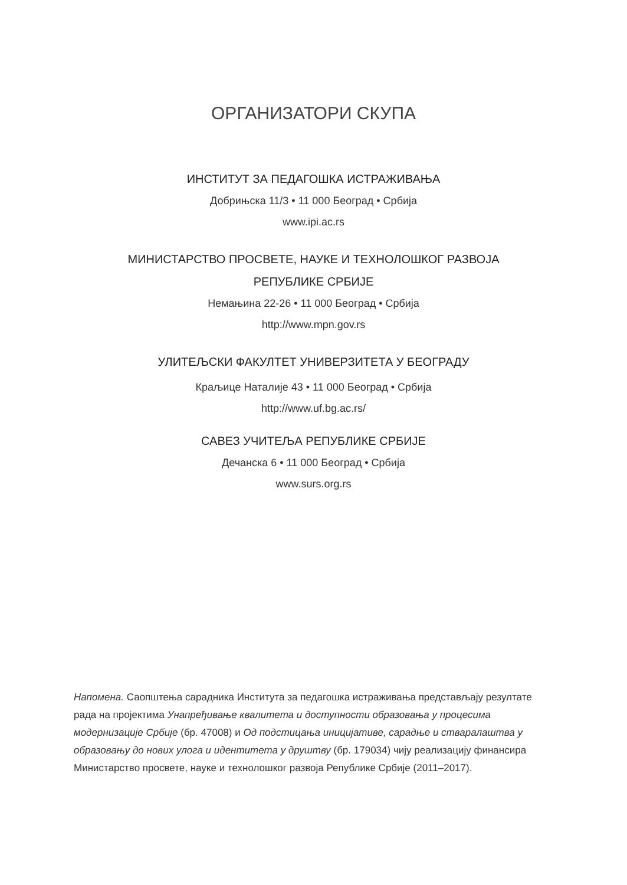ОРГАНИЗАТОРИ СКУПА
ИНСТИТУТ ЗА ПЕДАГОШКА ИСТРАЖИВАЊА
Добрињска 11/3 • 11 000 Београд • Србија
www.ipi.ac.rs
МИНИСТАРСТВО ПРОСВЕТЕ, НАУКЕ И ТЕХНОЛОШКОГ РАЗВОЈА
РЕПУБЛИКЕ СРБИЈЕ
Немањина 22-26 • 11 000 Београд • Србија
http://www.mpn.gov.rs
УЛИТЕЉСКИ ФАКУЛТЕТ УНИВЕРЗИТЕТА У БЕОГРАДУ
Краљице Наталије 43 • 11 000 Београд • Србија
http://www.uf.bg.ac.rs/
САВЕЗ УЧИТЕЉА РЕПУБЛИКЕ СРБИЈЕ
Дечанска 6 • 11 000 Београд • Србија
www.surs.org.rs
Напомена. Саопштења сарадника Института за педагошка истраживања представљају резултате рада на пројектима Унапређивање квалитета и доступности образовања у процесима модернизације Србије (бр. 47008) и Од подстицања иницијативе, сарадње и стваралаштва у образовању до нових улога и идентитета у друштву (бр. 179034) чију реализацију финансира Министарство просвете, науке и технолошког развоја Републике Србије (2011–2017).